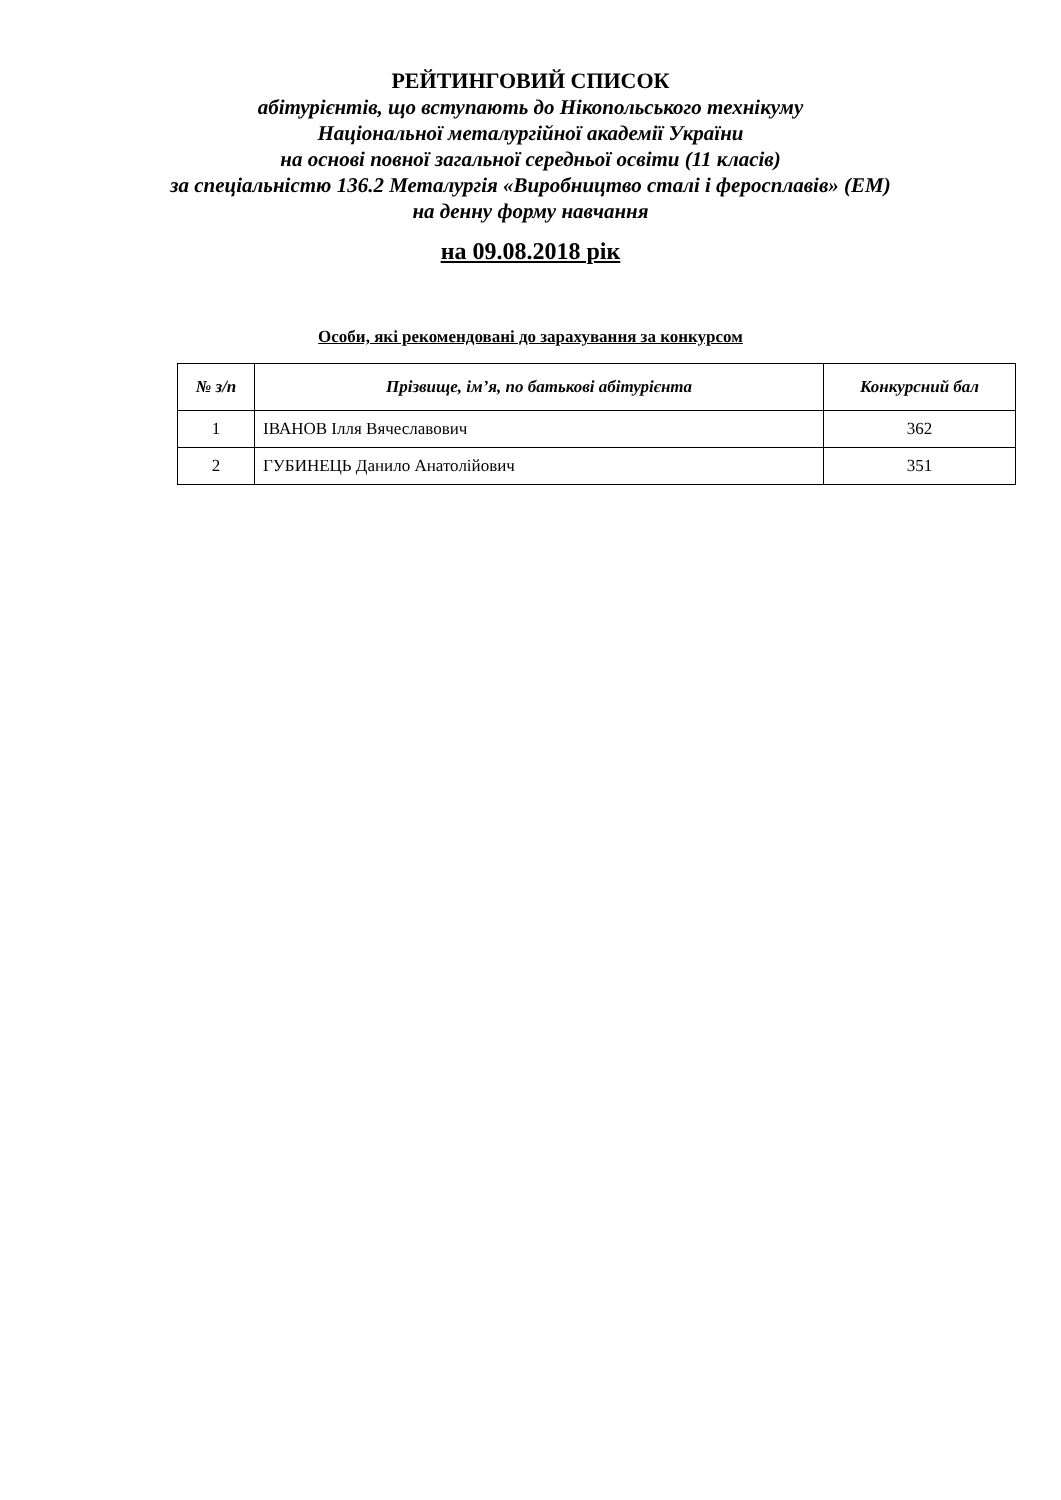РЕЙТИНГОВИЙ СПИСОК
абітурієнтів, що вступають до Нікопольського технікуму
Національної металургійної академії України
на основі повної загальної середньої освіти (11 класів)
за спеціальністю 136.2 Металургія «Виробництво сталі і феросплавів» (ЕМ)
на денну форму навчання
на 09.08.2018 рік
Особи, які рекомендовані до зарахування за конкурсом
| № з/п | Прізвище, ім’я, по батькові абітурієнта | Конкурсний бал |
| --- | --- | --- |
| 1 | ІВАНОВ Ілля Вячеславович | 362 |
| 2 | ГУБИНЕЦЬ Данило Анатолійович | 351 |